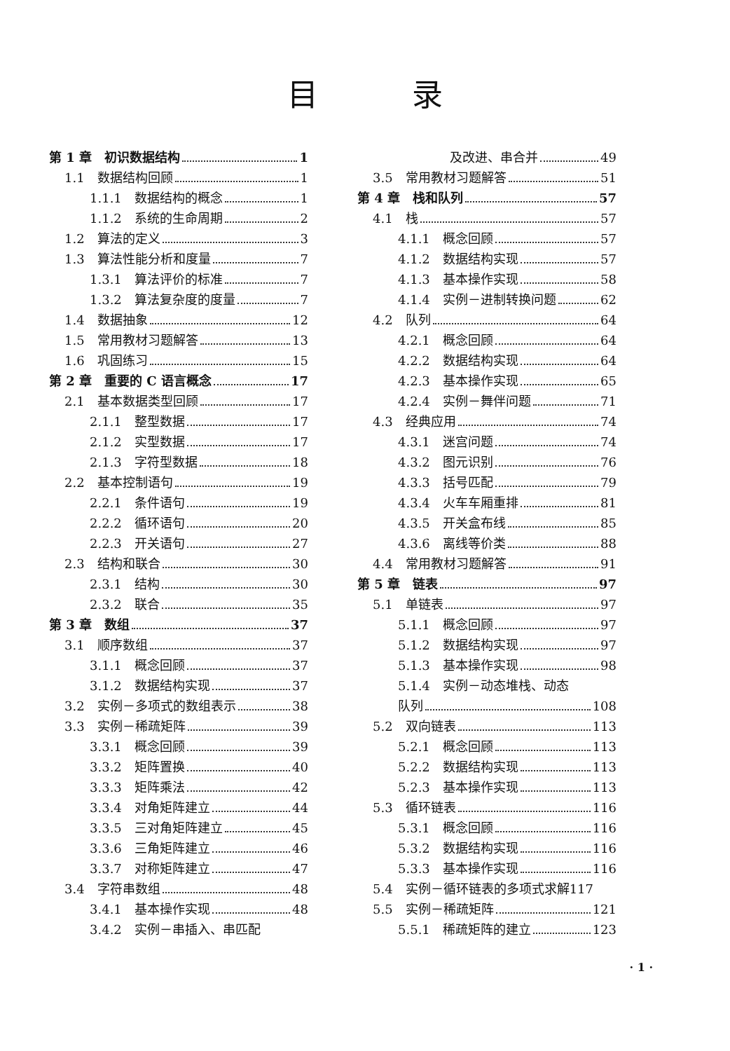目 录
第 1 章　初识数据结构 1
1.1　数据结构回顾 1
1.1.1　数据结构的概念 1
1.1.2　系统的生命周期 2
1.2　算法的定义 3
1.3　算法性能分析和度量 7
1.3.1　算法评价的标准 7
1.3.2　算法复杂度的度量 7
1.4　数据抽象 12
1.5　常用教材习题解答 13
1.6　巩固练习 15
第 2 章　重要的 C 语言概念 17
2.1　基本数据类型回顾 17
2.1.1　整型数据 17
2.1.2　实型数据 17
2.1.3　字符型数据 18
2.2　基本控制语句 19
2.2.1　条件语句 19
2.2.2　循环语句 20
2.2.3　开关语句 27
2.3　结构和联合 30
2.3.1　结构 30
2.3.2　联合 35
第 3 章　数组 37
3.1　顺序数组 37
3.1.1　概念回顾 37
3.1.2　数据结构实现 37
3.2　实例－多项式的数组表示 38
3.3　实例－稀疏矩阵 39
3.3.1　概念回顾 39
3.3.2　矩阵置换 40
3.3.3　矩阵乘法 42
3.3.4　对角矩阵建立 44
3.3.5　三对角矩阵建立 45
3.3.6　三角矩阵建立 46
3.3.7　对称矩阵建立 47
3.4　字符串数组 48
3.4.1　基本操作实现 48
3.4.2　实例－串插入、串匹配
及改进、串合并 49
3.5　常用教材习题解答 51
第 4 章　栈和队列 57
4.1　栈 57
4.1.1　概念回顾 57
4.1.2　数据结构实现 57
4.1.3　基本操作实现 58
4.1.4　实例－进制转换问题 62
4.2　队列 64
4.2.1　概念回顾 64
4.2.2　数据结构实现 64
4.2.3　基本操作实现 65
4.2.4　实例－舞伴问题 71
4.3　经典应用 74
4.3.1　迷宫问题 74
4.3.2　图元识别 76
4.3.3　括号匹配 79
4.3.4　火车车厢重排 81
4.3.5　开关盒布线 85
4.3.6　离线等价类 88
4.4　常用教材习题解答 91
第 5 章　链表 97
5.1　单链表 97
5.1.1　概念回顾 97
5.1.2　数据结构实现 97
5.1.3　基本操作实现 98
5.1.4　实例－动态堆栈、动态
队列 108
5.2　双向链表 113
5.2.1　概念回顾 113
5.2.2　数据结构实现 113
5.2.3　基本操作实现 113
5.3　循环链表 116
5.3.1　概念回顾 116
5.3.2　数据结构实现 116
5.3.3　基本操作实现 116
5.4　实例－循环链表的多项式求解 117
5.5　实例－稀疏矩阵 121
5.5.1　稀疏矩阵的建立 123
· 1 ·